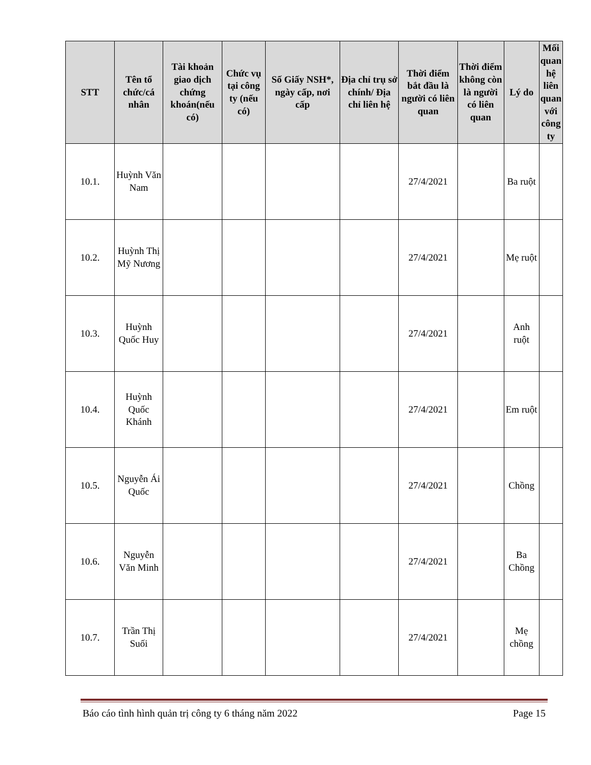| STT | Tên tổ chức/cá nhân | Tài khoản giao dịch chứng khoán(nếu có) | Chức vụ tại công ty (nếu có) | Số Giấy NSH*, ngày cấp, nơi cấp | Địa chỉ trụ sở chính/ Địa chỉ liên hệ | Thời điểm bắt đầu là người có liên quan | Thời điểm không còn là người có liên quan | Lý do | Mối quan hệ liên quan với công ty |
| --- | --- | --- | --- | --- | --- | --- | --- | --- | --- |
| 10.1. | Huỳnh Văn Nam | | | | | 27/4/2021 | | Ba ruột | |
| 10.2. | Huỳnh Thị Mỹ Nương | | | | | 27/4/2021 | | Mẹ ruột | |
| 10.3. | Huỳnh Quốc Huy | | | | | 27/4/2021 | | Anh ruột | |
| 10.4. | Huỳnh Quốc Khánh | | | | | 27/4/2021 | | Em ruột | |
| 10.5. | Nguyễn Ái Quốc | | | | | 27/4/2021 | | Chồng | |
| 10.6. | Nguyễn Văn Minh | | | | | 27/4/2021 | | Ba Chồng | |
| 10.7. | Trần Thị Suối | | | | | 27/4/2021 | | Mẹ chồng | |
Báo cáo tình hình quản trị công ty 6 tháng năm 2022 Page 15